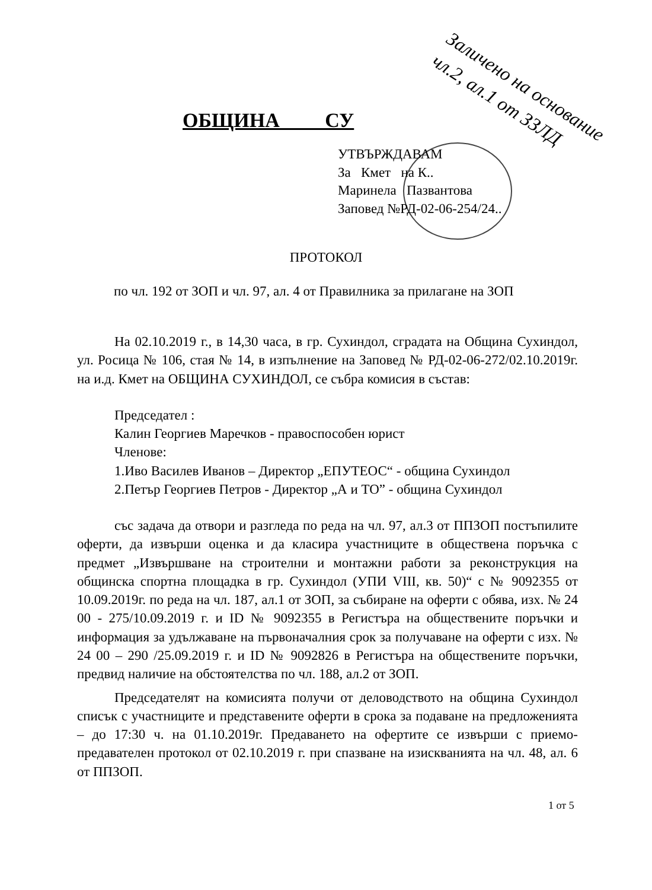ОБЩИНА СУ
УТВЪРЖДАВАМ
За Кмет на К..
Маринела Пазвантова
Заповед №РД-02-06-254/24..
Заличено на основание
чл.2, ал.1 от ЗЗЛД
ПРОТОКОЛ
по чл. 192 от ЗОП и чл. 97, ал. 4 от Правилника за прилагане на ЗОП
На 02.10.2019 г., в 14,30 часа, в гр. Сухиндол, сградата на Община Сухиндол, ул. Росица № 106, стая № 14, в изпълнение на Заповед № РД-02-06-272/02.10.2019г. на и.д. Кмет на ОБЩИНА СУХИНДОЛ, се събра комисия в състав:
Председател :
Калин Георгиев Маречков - правоспособен юрист
Членове:
1.Иво Василев Иванов – Директор „ЕПУТЕОС“ - община Сухиндол
2.Петър Георгиев Петров - Директор „А и ТО” - община Сухиндол
със задача да отвори и разгледа по реда на чл. 97, ал.3 от ППЗОП постъпилите оферти, да извърши оценка и да класира участниците в обществена поръчка с предмет „Извършване на строителни и монтажни работи за реконструкция на общинска спортна площадка в гр. Сухиндол (УПИ VIII, кв. 50)“ с № 9092355 от 10.09.2019г. по реда на чл. 187, ал.1 от ЗОП, за събиране на оферти с обява, изх. № 24 00 - 275/10.09.2019 г. и ID № 9092355 в Регистъра на обществените поръчки и информация за удължаване на първоначалния срок за получаване на оферти с изх. № 24 00 – 290 /25.09.2019 г. и ID № 9092826 в Регистъра на обществените поръчки, предвид наличие на обстоятелства по чл. 188, ал.2 от ЗОП.
Председателят на комисията получи от деловодството на община Сухиндол списък с участниците и представените оферти в срока за подаване на предложенията – до 17:30 ч. на 01.10.2019г. Предаването на офертите се извърши с приемо-предавателен протокол от 02.10.2019 г. при спазване на изискванията на чл. 48, ал. 6 от ППЗОП.
1 от 5